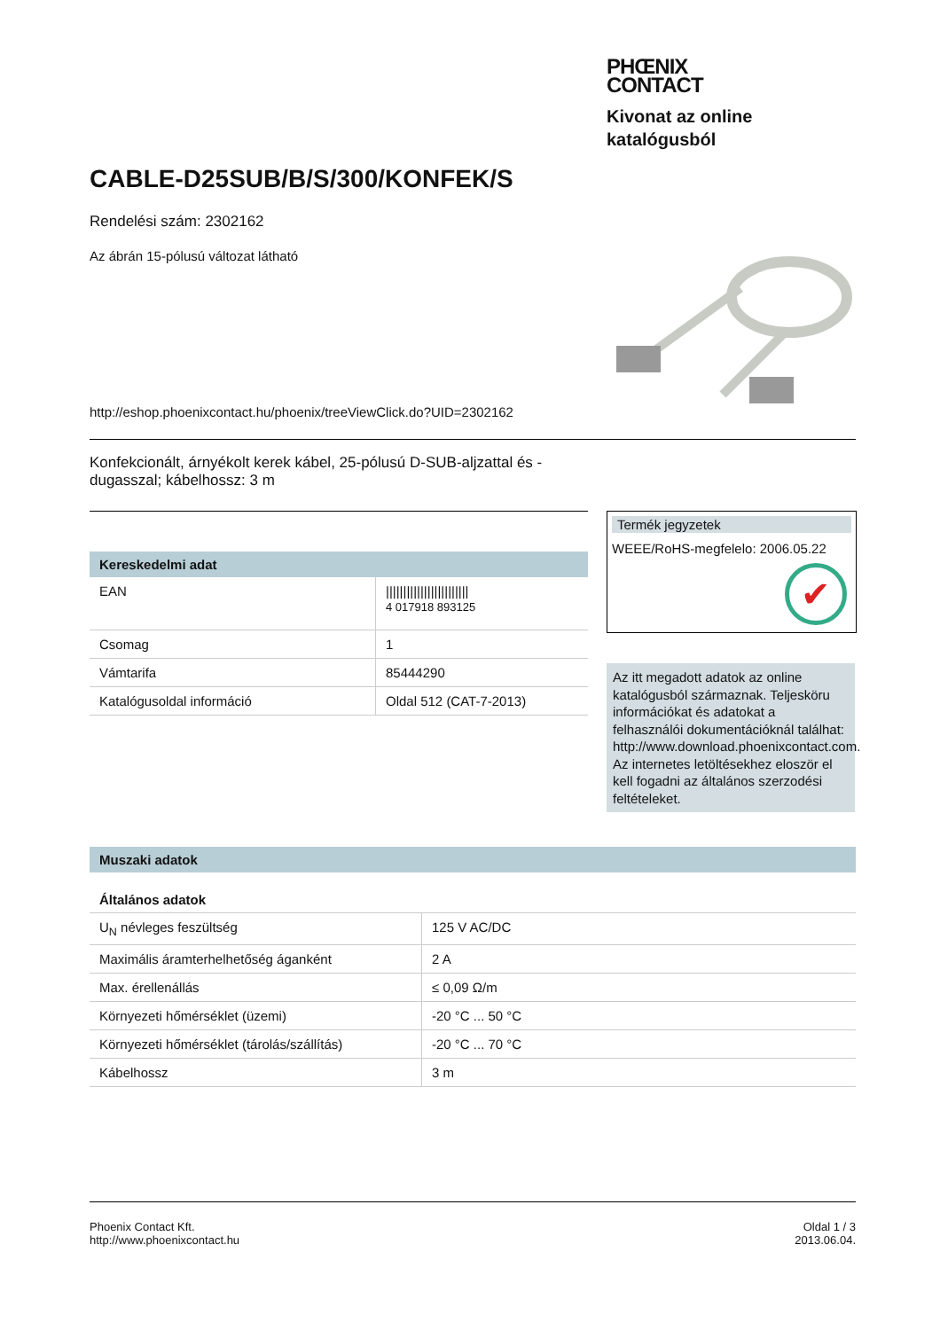PHŒNIX
CONTACT
Kivonat az online
katalógusból
CABLE-D25SUB/B/S/300/KONFEK/S
Rendelési szám: 2302162
Az ábrán 15-pólusú változat látható
http://eshop.phoenixcontact.hu/phoenix/treeViewClick.do?UID=2302162
Konfekcionált, árnyékolt kerek kábel, 25-pólusú D-SUB-aljzattal és -dugasszal; kábelhossz: 3 m
Kereskedelmi adat
| EAN | //////////////////////// 4 017918 893125 |
| Csomag | 1 |
| Vámtarifa | 85444290 |
| Katalógusoldal információ | Oldal 512 (CAT-7-2013) |
Termék jegyzetek
WEEE/RoHS-megfelelo: 2006.05.22
✔
Az itt megadott adatok az online katalógusból származnak. Teljesköru információkat és adatokat a felhasználói dokumentációknál találhat: http://www.download.phoenixcontact.com. Az internetes letöltésekhez eloször el kell fogadni az általános szerzodési feltételeket.
Muszaki adatok
Általános adatok
| U<sub>N</sub> névleges feszültség | 125 V AC/DC |
| Maximális áramterhelhetőség áganként | 2 A |
| Max. érellenállás | ≤ 0,09 Ω/m |
| Környezeti hőmérséklet (üzemi) | -20 °C ... 50 °C |
| Környezeti hőmérséklet (tárolás/szállítás) | -20 °C ... 70 °C |
| Kábelhossz | 3 m |
Phoenix Contact Kft.
http://www.phoenixcontact.hu
Oldal 1 / 3
2013.06.04.